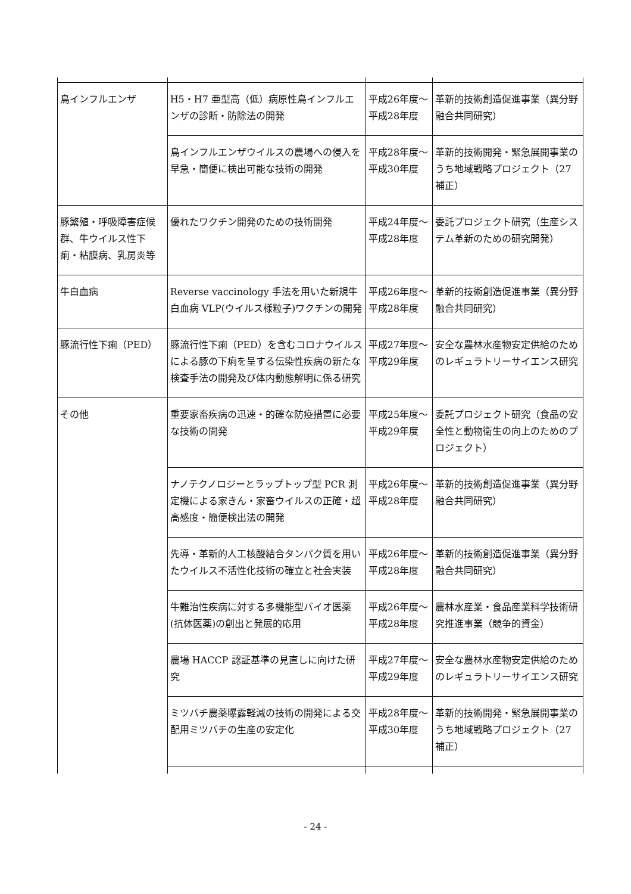| 鳥インフルエンザ | H5・H7 亜型高（低）病原性鳥インフルエンザの診断・防除法の開発 | 平成26年度～平成28年度 | 革新的技術創造促進事業（異分野融合共同研究） |
| | 鳥インフルエンザウイルスの農場への侵入を早急・簡便に検出可能な技術の開発 | 平成28年度～平成30年度 | 革新的技術開発・緊急展開事業のうち地域戦略プロジェクト（27補正） |
| 豚繁殖・呼吸障害症候群、牛ウイルス性下痢・粘膜病、乳房炎等 | 優れたワクチン開発のための技術開発 | 平成24年度～平成28年度 | 委託プロジェクト研究（生産システム革新のための研究開発） |
| 牛白血病 | Reverse vaccinology 手法を用いた新規牛白血病 VLP(ウイルス様粒子)ワクチンの開発 | 平成26年度～平成28年度 | 革新的技術創造促進事業（異分野融合共同研究） |
| 豚流行性下痢（PED） | 豚流行性下痢（PED）を含むコロナウイルスによる豚の下痢を呈する伝染性疾病の新たな検査手法の開発及び体内動態解明に係る研究 | 平成27年度～平成29年度 | 安全な農林水産物安定供給のためのレギュラトリーサイエンス研究 |
| その他 | 重要家畜疾病の迅速・的確な防疫措置に必要な技術の開発 | 平成25年度～平成29年度 | 委託プロジェクト研究（食品の安全性と動物衛生の向上のためのプロジェクト） |
| | ナノテクノロジーとラップトップ型 PCR 測定機による家きん・家畜ウイルスの正確・超高感度・簡便検出法の開発 | 平成26年度～平成28年度 | 革新的技術創造促進事業（異分野融合共同研究） |
| | 先導・革新的人工核酸結合タンパク質を用いたウイルス不活性化技術の確立と社会実装 | 平成26年度～平成28年度 | 革新的技術創造促進事業（異分野融合共同研究） |
| | 牛難治性疾病に対する多機能型バイオ医薬(抗体医薬)の創出と発展的応用 | 平成26年度～平成28年度 | 農林水産業・食品産業科学技術研究推進事業（競争的資金） |
| | 農場 HACCP 認証基準の見直しに向けた研究 | 平成27年度～平成29年度 | 安全な農林水産物安定供給のためのレギュラトリーサイエンス研究 |
| | ミツバチ農薬曝露軽減の技術の開発による交配用ミツバチの生産の安定化 | 平成28年度～平成30年度 | 革新的技術開発・緊急展開事業のうち地域戦略プロジェクト（27補正） |
- 24 -